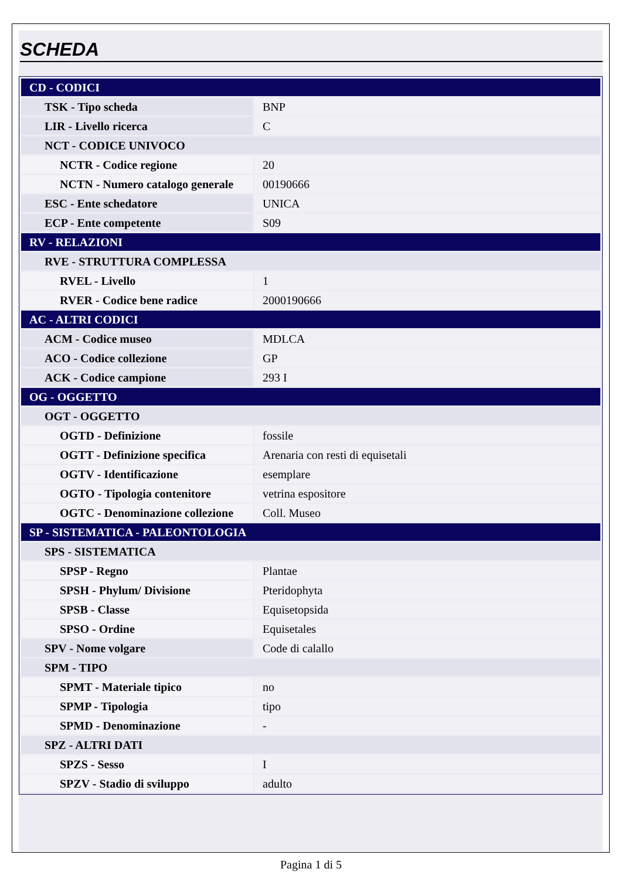SCHEDA
| CD - CODICI | |
| TSK - Tipo scheda | BNP |
| LIR - Livello ricerca | C |
| NCT - CODICE UNIVOCO | |
| NCTR - Codice regione | 20 |
| NCTN - Numero catalogo generale | 00190666 |
| ESC - Ente schedatore | UNICA |
| ECP - Ente competente | S09 |
| RV - RELAZIONI | |
| RVE - STRUTTURA COMPLESSA | |
| RVEL - Livello | 1 |
| RVER - Codice bene radice | 2000190666 |
| AC - ALTRI CODICI | |
| ACM - Codice museo | MDLCA |
| ACO - Codice collezione | GP |
| ACK - Codice campione | 293 I |
| OG - OGGETTO | |
| OGT - OGGETTO | |
| OGTD - Definizione | fossile |
| OGTT - Definizione specifica | Arenaria con resti di equisetali |
| OGTV - Identificazione | esemplare |
| OGTO - Tipologia contenitore | vetrina espositore |
| OGTC - Denominazione collezione | Coll. Museo |
| SP - SISTEMATICA - PALEONTOLOGIA | |
| SPS - SISTEMATICA | |
| SPSP - Regno | Plantae |
| SPSH - Phylum/ Divisione | Pteridophyta |
| SPSB - Classe | Equisetopsida |
| SPSO - Ordine | Equisetales |
| SPV - Nome volgare | Code di calallo |
| SPM - TIPO | |
| SPMT - Materiale tipico | no |
| SPMP - Tipologia | tipo |
| SPMD - Denominazione | - |
| SPZ - ALTRI DATI | |
| SPZS - Sesso | I |
| SPZV - Stadio di sviluppo | adulto |
Pagina 1 di 5